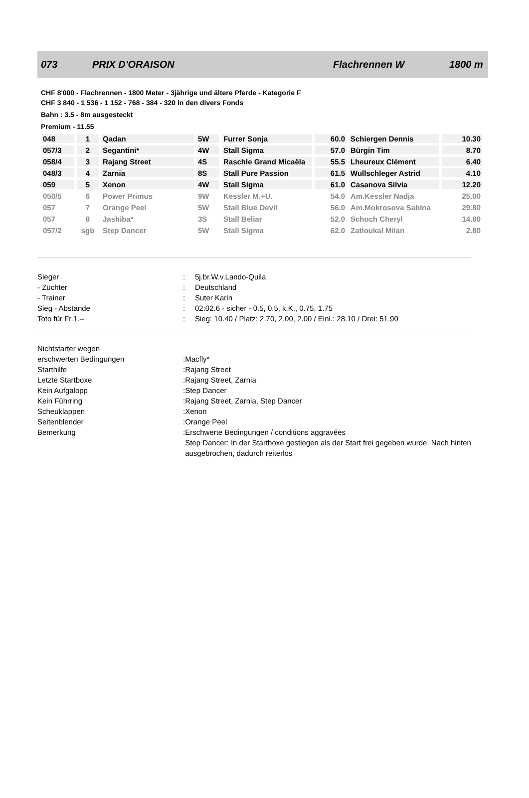073 PRIX D'ORAISON Flachrennen W 1800 m
CHF 8'000 - Flachrennen - 1800 Meter - 3jährige und ältere Pferde - Kategorie F
CHF 3 840 - 1 536 - 1 152 - 768 - 384 - 320 in den divers Fonds
Bahn : 3.5 - 8m ausgesteckt
Premium - 11.55
| 048 | 1 | Qadan | 5W | Furrer Sonja | 60.0 | Schiergen Dennis | 10.30 |
| 057/3 | 2 | Segantini* | 4W | Stall Sigma | 57.0 | Bürgin Tim | 8.70 |
| 058/4 | 3 | Rajang Street | 4S | Raschle Grand Micaëla | 55.5 | Lheureux Clément | 6.40 |
| 048/3 | 4 | Zarnia | 8S | Stall Pure Passion | 61.5 | Wullschleger Astrid | 4.10 |
| 059 | 5 | Xenon | 4W | Stall Sigma | 61.0 | Casanova Silvia | 12.20 |
| 050/5 | 6 | Power Primus | 9W | Kessler M.+U. | 54.0 | Am.Kessler Nadja | 25.00 |
| 057 | 7 | Orange Peel | 5W | Stall Blue Devil | 56.0 | Am.Mokrosova Sabina | 29.80 |
| 057 | 8 | Jashiba* | 3S | Stall Beliar | 52.0 | Schoch Cheryl | 14.80 |
| 057/2 | sgb | Step Dancer | 5W | Stall Sigma | 62.0 | Zatloukal Milan | 2.80 |
| Sieger | : | 5j.br.W.v.Lando-Quila |
| - Züchter | : | Deutschland |
| - Trainer | : | Suter Karin |
| Sieg - Abstände | : | 02:02.6 - sicher - 0.5, 0.5, k.K., 0.75, 1.75 |
| Toto für Fr.1.-- | : | Sieg: 10.40 / Platz: 2.70, 2.00, 2.00 / Einl.: 28.10 / Drei: 51.90 |
| Nichtstarter wegen | | |
| erschwerten Bedingungen | : | Macfly* |
| Starthilfe | : | Rajang Street |
| Letzte Startboxe | : | Rajang Street, Zarnia |
| Kein Aufgalopp | : | Step Dancer |
| Kein Führring | : | Rajang Street, Zarnia, Step Dancer |
| Scheuklappen | : | Xenon |
| Seitenblender | : | Orange Peel |
| Bemerkung | : | Erschwerte Bedingungen / conditions aggravées Step Dancer: In der Startboxe gestiegen als der Start frei gegeben wurde. Nach hinten ausgebrochen, dadurch reiterlos |